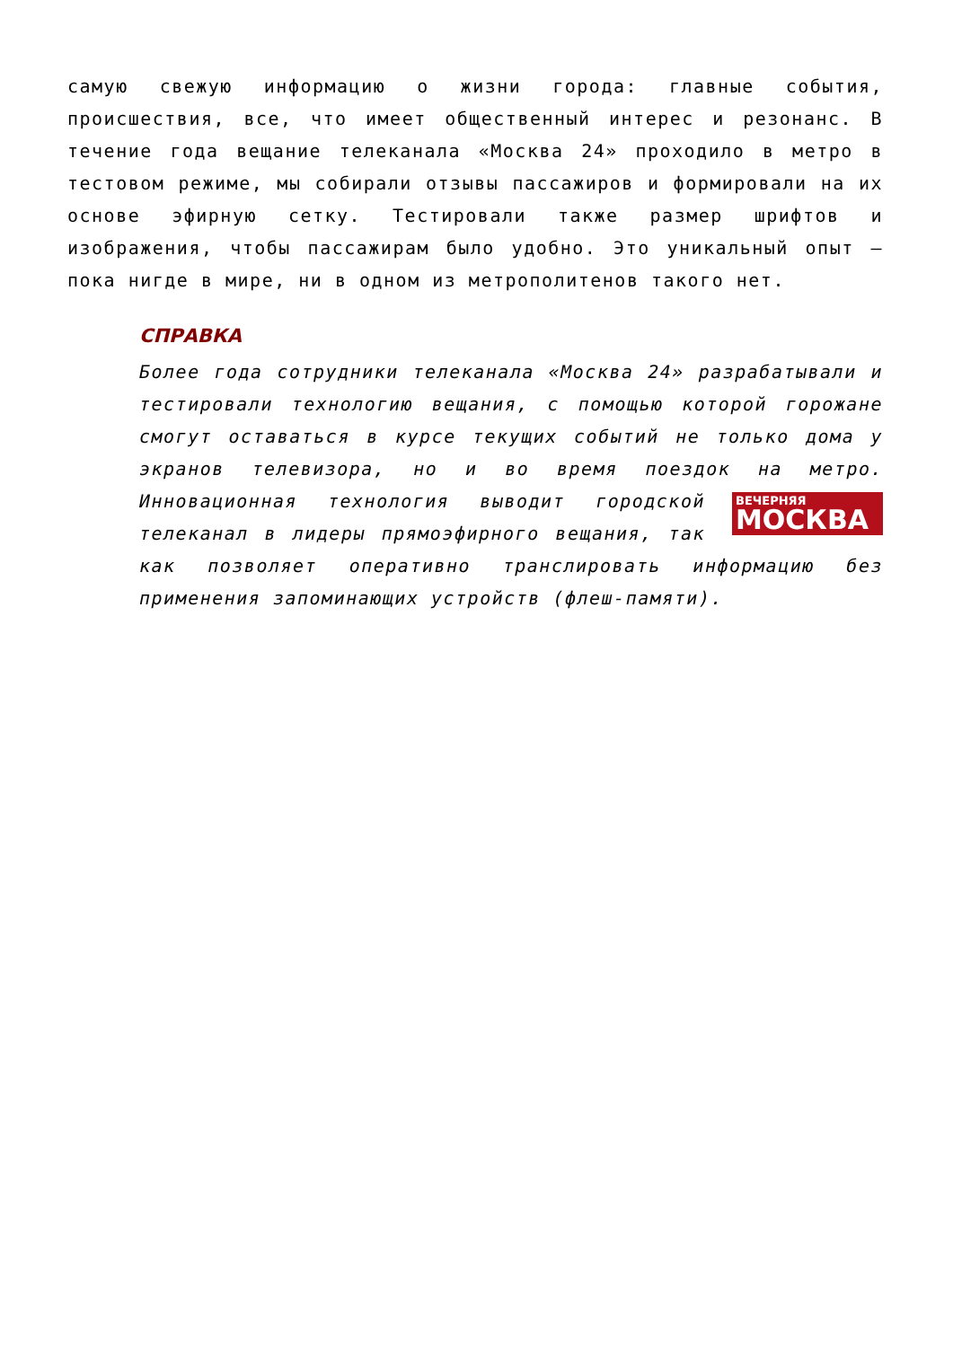самую свежую информацию о жизни города: главные события, происшествия, все, что имеет общественный интерес и резонанс. В течение года вещание телеканала «Москва 24» проходило в метро в тестовом режиме, мы собирали отзывы пассажиров и формировали на их основе эфирную сетку. Тестировали также размер шрифтов и изображения, чтобы пассажирам было удобно. Это уникальный опыт — пока нигде в мире, ни в одном из метрополитенов такого нет.
СПРАВКА
Более года сотрудники телеканала «Москва 24» разрабатывали и тестировали технологию вещания, с помощью которой горожане смогут оставаться в курсе текущих событий не только дома у экранов телевизора, но и во время поездок на метро. Инновационная технология выводит ВЕЧЕРНЯЯ
МОСКВА городской телеканал в лидеры прямоэфирного вещания, так как позволяет оперативно транслировать информацию без применения запоминающих устройств (флеш-памяти).